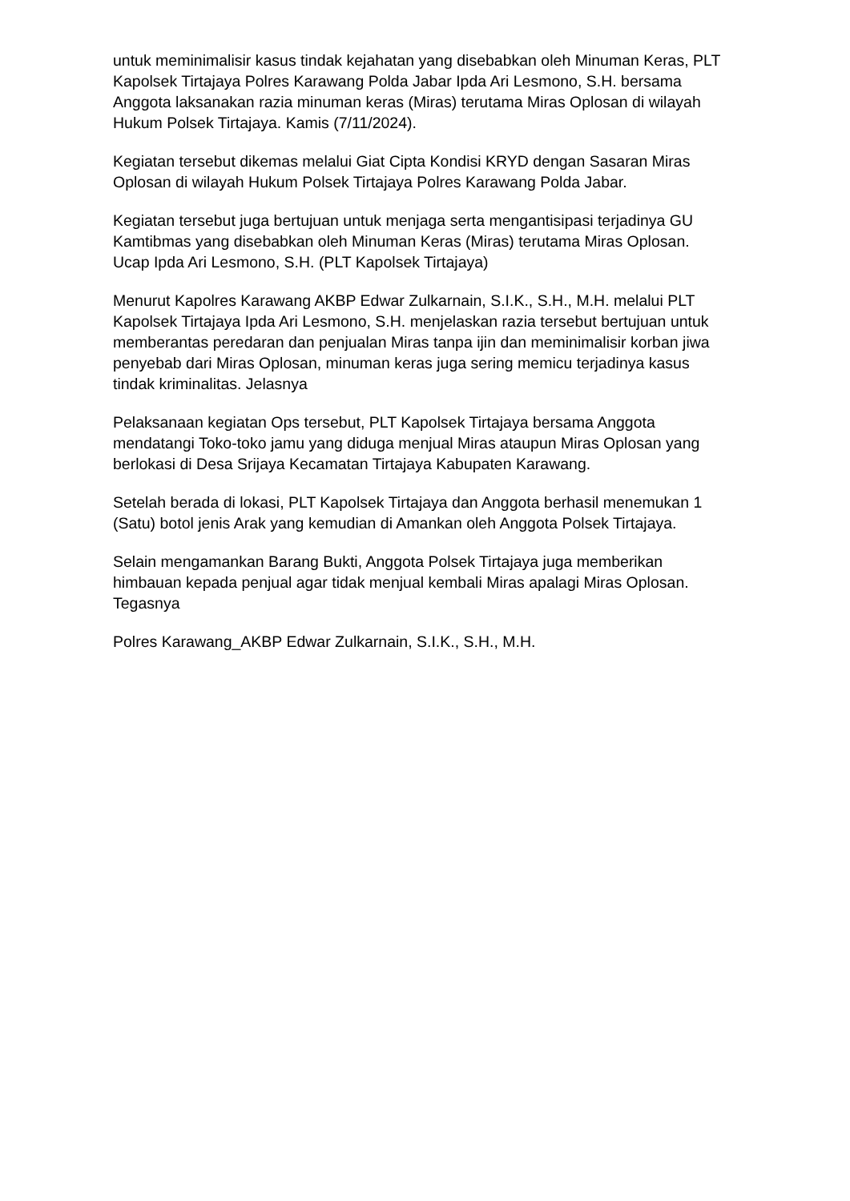untuk meminimalisir kasus tindak kejahatan yang disebabkan oleh Minuman Keras, PLT Kapolsek Tirtajaya Polres Karawang Polda Jabar Ipda Ari Lesmono, S.H. bersama Anggota laksanakan razia minuman keras (Miras) terutama Miras Oplosan di wilayah Hukum Polsek Tirtajaya. Kamis (7/11/2024).
Kegiatan tersebut dikemas melalui Giat Cipta Kondisi KRYD dengan Sasaran Miras Oplosan di wilayah Hukum Polsek Tirtajaya Polres Karawang Polda Jabar.
Kegiatan tersebut juga bertujuan untuk menjaga serta mengantisipasi terjadinya GU Kamtibmas yang disebabkan oleh Minuman Keras (Miras) terutama Miras Oplosan. Ucap Ipda Ari Lesmono, S.H. (PLT Kapolsek Tirtajaya)
Menurut Kapolres Karawang AKBP Edwar Zulkarnain, S.I.K., S.H., M.H. melalui PLT Kapolsek Tirtajaya Ipda Ari Lesmono, S.H. menjelaskan razia tersebut bertujuan untuk memberantas peredaran dan penjualan Miras tanpa ijin dan meminimalisir korban jiwa penyebab dari Miras Oplosan, minuman keras juga sering memicu terjadinya kasus tindak kriminalitas. Jelasnya
Pelaksanaan kegiatan Ops tersebut, PLT Kapolsek Tirtajaya bersama Anggota mendatangi Toko-toko jamu yang diduga menjual Miras ataupun Miras Oplosan yang berlokasi di Desa Srijaya Kecamatan Tirtajaya Kabupaten Karawang.
Setelah berada di lokasi, PLT Kapolsek Tirtajaya dan Anggota berhasil menemukan 1 (Satu) botol jenis Arak yang kemudian di Amankan oleh Anggota Polsek Tirtajaya.
Selain mengamankan Barang Bukti, Anggota Polsek Tirtajaya juga memberikan himbauan kepada penjual agar tidak menjual kembali Miras apalagi Miras Oplosan. Tegasnya
Polres Karawang_AKBP Edwar Zulkarnain, S.I.K., S.H., M.H.